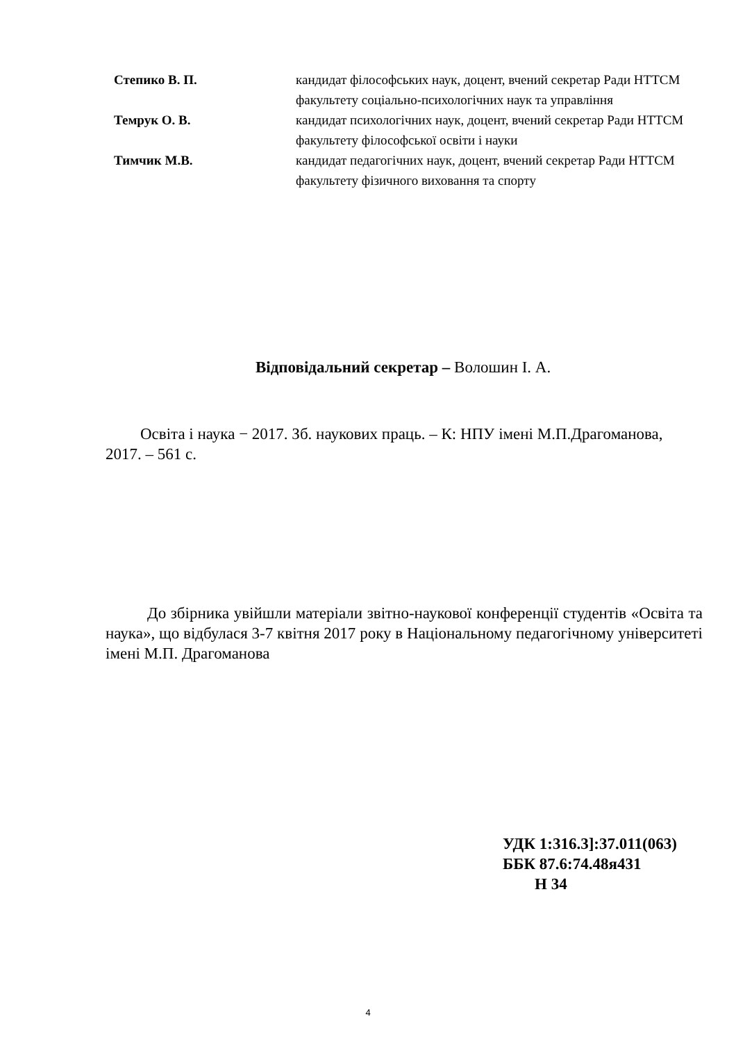| Степико В. П. | кандидат філософських наук, доцент, вчений секретар Ради НТТСМ факультету соціально-психологічних наук та управління |
| Темрук О. В. | кандидат психологічних наук, доцент, вчений секретар Ради НТТСМ факультету філософської освіти і науки |
| Тимчик М.В. | кандидат педагогічних наук, доцент, вчений секретар Ради НТТСМ факультету фізичного виховання та спорту |
Відповідальний секретар – Волошин І. А.
Освіта і наука − 2017. Зб. наукових праць. – К: НПУ імені М.П.Драгоманова, 2017. – 561 с.
До збірника увійшли матеріали звітно-наукової конференції студентів «Освіта та наука», що відбулася 3-7 квітня 2017 року в Національному педагогічному університеті імені М.П. Драгоманова
УДК 1:316.3]:37.011(063)
ББК 87.6:74.48я431
Н 34
4